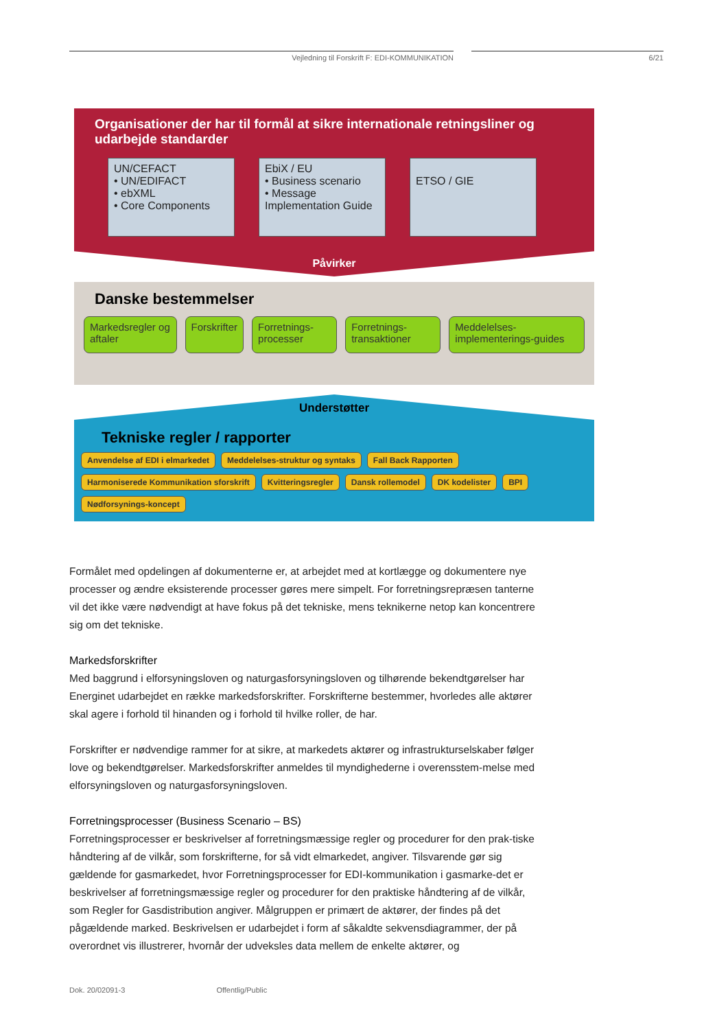Vejledning til Forskrift F: EDI-KOMMUNIKATION 6/21
Organisationer der har til formål at sikre internationale retningsliner og udarbejde standarder
UN/CEFACT
• UN/EDIFACT
• ebXML
• Core Components
EbiX / EU
• Business scenario
• Message Implementation Guide
ETSO / GIE
Påvirker
Danske bestemmelser
Markedsregler og aftaler Forskrifter Forretnings-processer Forretnings-transaktioner Meddelelses-implementerings-guides
Understøtter
Tekniske regler / rapporter
Anvendelse af EDI i elmarkedet
Meddelelses-struktur og syntaks
Fall Back Rapporten
Harmoniserede Kommunikation sforskrift
Kvitteringsregler
Dansk rollemodel
DK kodelister
BPI
Nødforsynings-koncept
Formålet med opdelingen af dokumenterne er, at arbejdet med at kortlægge og dokumentere nye processer og ændre eksisterende processer gøres mere simpelt. For forretningsrepræsen tanterne vil det ikke være nødvendigt at have fokus på det tekniske, mens teknikerne netop kan koncentrere sig om det tekniske.
Markedsforskrifter
Med baggrund i elforsyningsloven og naturgasforsyningsloven og tilhørende bekendtgørelser har Energinet udarbejdet en række markedsforskrifter. Forskrifterne bestemmer, hvorledes alle aktører skal agere i forhold til hinanden og i forhold til hvilke roller, de har.
Forskrifter er nødvendige rammer for at sikre, at markedets aktører og infrastrukturselskaber følger love og bekendtgørelser. Markedsforskrifter anmeldes til myndighederne i overensstem-melse med elforsyningsloven og naturgasforsyningsloven.
Forretningsprocesser (Business Scenario – BS)
Forretningsprocesser er beskrivelser af forretningsmæssige regler og procedurer for den prak-tiske håndtering af de vilkår, som forskrifterne, for så vidt elmarkedet, angiver. Tilsvarende gør sig gældende for gasmarkedet, hvor Forretningsprocesser for EDI-kommunikation i gasmarke-det er beskrivelser af forretningsmæssige regler og procedurer for den praktiske håndtering af de vilkår, som Regler for Gasdistribution angiver. Målgruppen er primært de aktører, der findes på det pågældende marked. Beskrivelsen er udarbejdet i form af såkaldte sekvensdiagrammer, der på overordnet vis illustrerer, hvornår der udveksles data mellem de enkelte aktører, og
Dok. 20/02091-3 Offentlig/Public